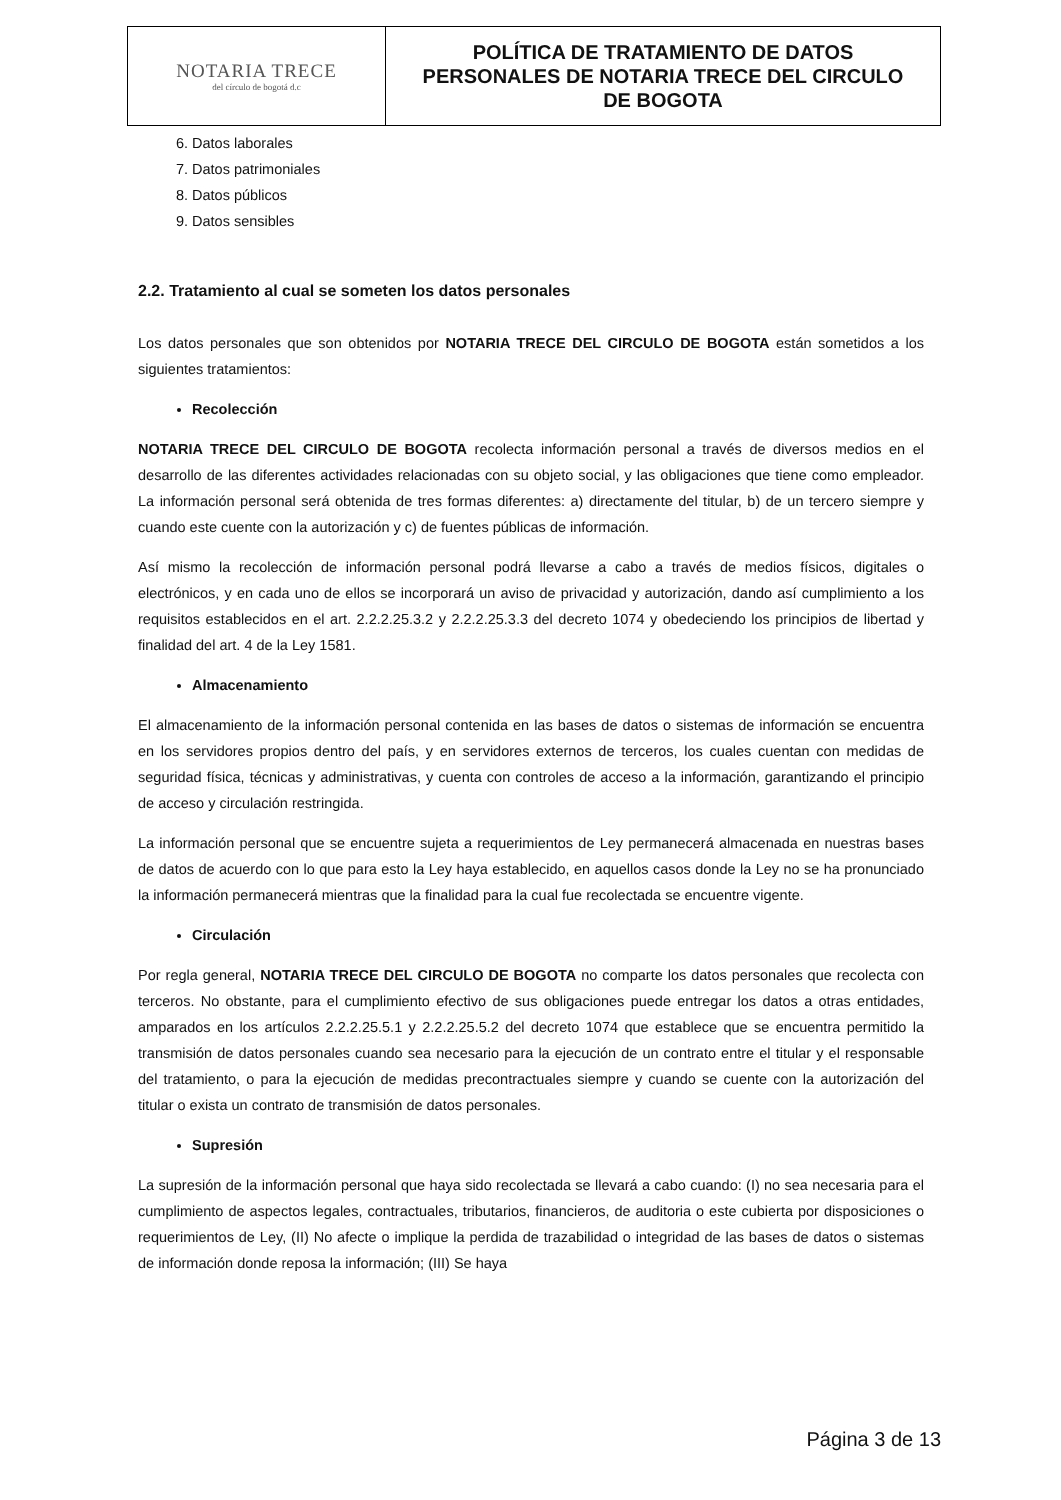| NOTARIA TRECE del círculo de bogotá d.c | POLÍTICA DE TRATAMIENTO DE DATOS PERSONALES DE NOTARIA TRECE DEL CIRCULO DE BOGOTA |
6. Datos laborales
7. Datos patrimoniales
8. Datos públicos
9. Datos sensibles
2.2. Tratamiento al cual se someten los datos personales
Los datos personales que son obtenidos por NOTARIA TRECE DEL CIRCULO DE BOGOTA están sometidos a los siguientes tratamientos:
Recolección
NOTARIA TRECE DEL CIRCULO DE BOGOTA recolecta información personal a través de diversos medios en el desarrollo de las diferentes actividades relacionadas con su objeto social, y las obligaciones que tiene como empleador. La información personal será obtenida de tres formas diferentes: a) directamente del titular, b) de un tercero siempre y cuando este cuente con la autorización y c) de fuentes públicas de información.
Así mismo la recolección de información personal podrá llevarse a cabo a través de medios físicos, digitales o electrónicos, y en cada uno de ellos se incorporará un aviso de privacidad y autorización, dando así cumplimiento a los requisitos establecidos en el art. 2.2.2.25.3.2 y 2.2.2.25.3.3 del decreto 1074 y obedeciendo los principios de libertad y finalidad del art. 4 de la Ley 1581.
Almacenamiento
El almacenamiento de la información personal contenida en las bases de datos o sistemas de información se encuentra en los servidores propios dentro del país, y en servidores externos de terceros, los cuales cuentan con medidas de seguridad física, técnicas y administrativas, y cuenta con controles de acceso a la información, garantizando el principio de acceso y circulación restringida.
La información personal que se encuentre sujeta a requerimientos de Ley permanecerá almacenada en nuestras bases de datos de acuerdo con lo que para esto la Ley haya establecido, en aquellos casos donde la Ley no se ha pronunciado la información permanecerá mientras que la finalidad para la cual fue recolectada se encuentre vigente.
Circulación
Por regla general, NOTARIA TRECE DEL CIRCULO DE BOGOTA no comparte los datos personales que recolecta con terceros. No obstante, para el cumplimiento efectivo de sus obligaciones puede entregar los datos a otras entidades, amparados en los artículos 2.2.2.25.5.1 y 2.2.2.25.5.2 del decreto 1074 que establece que se encuentra permitido la transmisión de datos personales cuando sea necesario para la ejecución de un contrato entre el titular y el responsable del tratamiento, o para la ejecución de medidas precontractuales siempre y cuando se cuente con la autorización del titular o exista un contrato de transmisión de datos personales.
Supresión
La supresión de la información personal que haya sido recolectada se llevará a cabo cuando: (I) no sea necesaria para el cumplimiento de aspectos legales, contractuales, tributarios, financieros, de auditoria o este cubierta por disposiciones o requerimientos de Ley, (II) No afecte o implique la perdida de trazabilidad o integridad de las bases de datos o sistemas de información donde reposa la información; (III) Se haya
Página 3 de 13